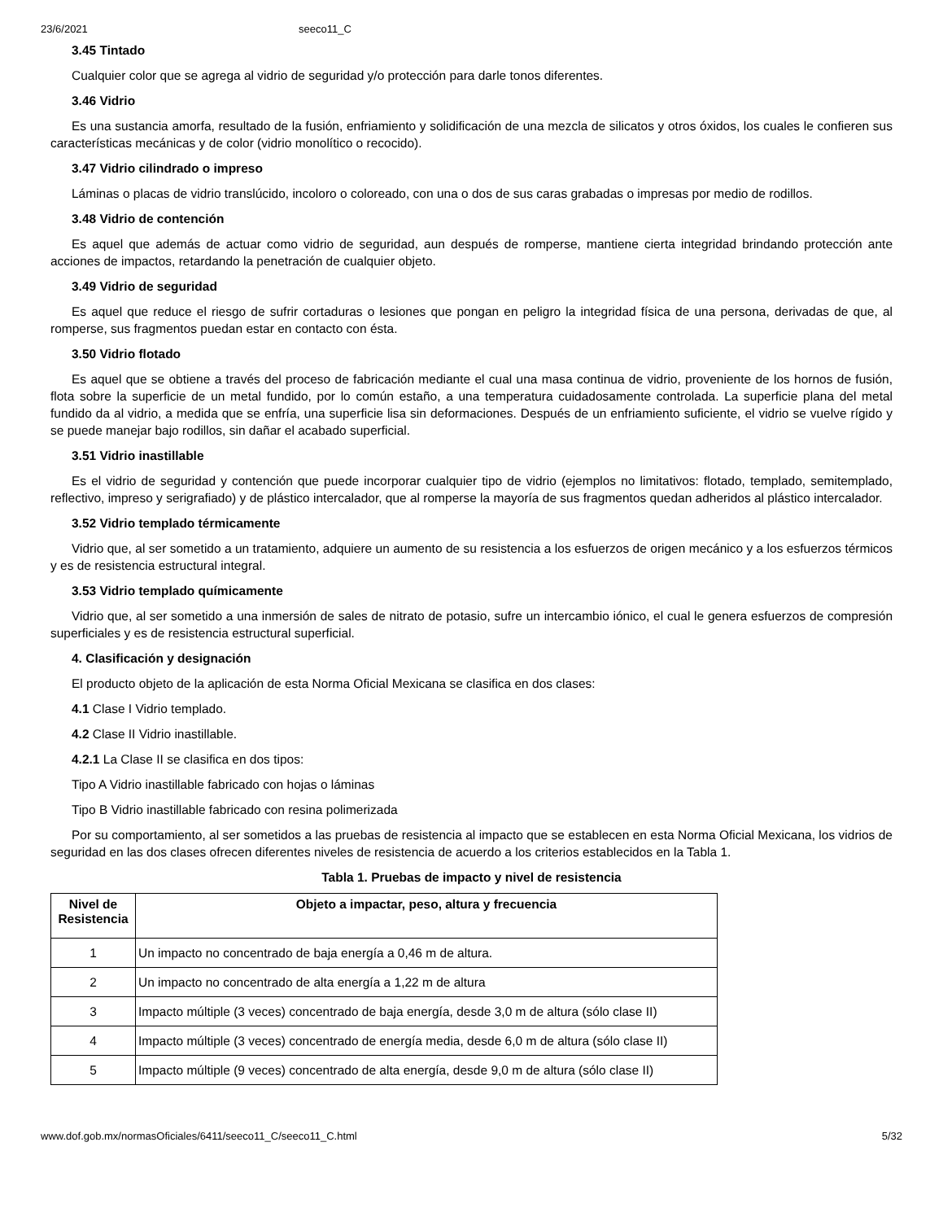23/6/2021 seeco11_C
3.45 Tintado
Cualquier color que se agrega al vidrio de seguridad y/o protección para darle tonos diferentes.
3.46 Vidrio
Es una sustancia amorfa, resultado de la fusión, enfriamiento y solidificación de una mezcla de silicatos y otros óxidos, los cuales le confieren sus características mecánicas y de color (vidrio monolítico o recocido).
3.47 Vidrio cilindrado o impreso
Láminas o placas de vidrio translúcido, incoloro o coloreado, con una o dos de sus caras grabadas o impresas por medio de rodillos.
3.48 Vidrio de contención
Es aquel que además de actuar como vidrio de seguridad, aun después de romperse, mantiene cierta integridad brindando protección ante acciones de impactos, retardando la penetración de cualquier objeto.
3.49 Vidrio de seguridad
Es aquel que reduce el riesgo de sufrir cortaduras o lesiones que pongan en peligro la integridad física de una persona, derivadas de que, al romperse, sus fragmentos puedan estar en contacto con ésta.
3.50 Vidrio flotado
Es aquel que se obtiene a través del proceso de fabricación mediante el cual una masa continua de vidrio, proveniente de los hornos de fusión, flota sobre la superficie de un metal fundido, por lo común estaño, a una temperatura cuidadosamente controlada. La superficie plana del metal fundido da al vidrio, a medida que se enfría, una superficie lisa sin deformaciones. Después de un enfriamiento suficiente, el vidrio se vuelve rígido y se puede manejar bajo rodillos, sin dañar el acabado superficial.
3.51 Vidrio inastillable
Es el vidrio de seguridad y contención que puede incorporar cualquier tipo de vidrio (ejemplos no limitativos: flotado, templado, semitemplado, reflectivo, impreso y serigrafiado) y de plástico intercalador, que al romperse la mayoría de sus fragmentos quedan adheridos al plástico intercalador.
3.52 Vidrio templado térmicamente
Vidrio que, al ser sometido a un tratamiento, adquiere un aumento de su resistencia a los esfuerzos de origen mecánico y a los esfuerzos térmicos y es de resistencia estructural integral.
3.53 Vidrio templado químicamente
Vidrio que, al ser sometido a una inmersión de sales de nitrato de potasio, sufre un intercambio iónico, el cual le genera esfuerzos de compresión superficiales y es de resistencia estructural superficial.
4. Clasificación y designación
El producto objeto de la aplicación de esta Norma Oficial Mexicana se clasifica en dos clases:
4.1 Clase I Vidrio templado.
4.2 Clase II Vidrio inastillable.
4.2.1 La Clase II se clasifica en dos tipos:
Tipo A Vidrio inastillable fabricado con hojas o láminas
Tipo B Vidrio inastillable fabricado con resina polimerizada
Por su comportamiento, al ser sometidos a las pruebas de resistencia al impacto que se establecen en esta Norma Oficial Mexicana, los vidrios de seguridad en las dos clases ofrecen diferentes niveles de resistencia de acuerdo a los criterios establecidos en la Tabla 1.
Tabla 1. Pruebas de impacto y nivel de resistencia
| Nivel de Resistencia | Objeto a impactar, peso, altura y frecuencia |
| --- | --- |
| 1 | Un impacto no concentrado de baja energía a 0,46 m de altura. |
| 2 | Un impacto no concentrado de alta energía a 1,22 m de altura |
| 3 | Impacto múltiple (3 veces) concentrado de baja energía, desde 3,0 m de altura (sólo clase II) |
| 4 | Impacto múltiple (3 veces) concentrado de energía media, desde 6,0 m de altura (sólo clase II) |
| 5 | Impacto múltiple (9 veces) concentrado de alta energía, desde 9,0 m de altura (sólo clase II) |
www.dof.gob.mx/normasOficiales/6411/seeco11_C/seeco11_C.html 5/32